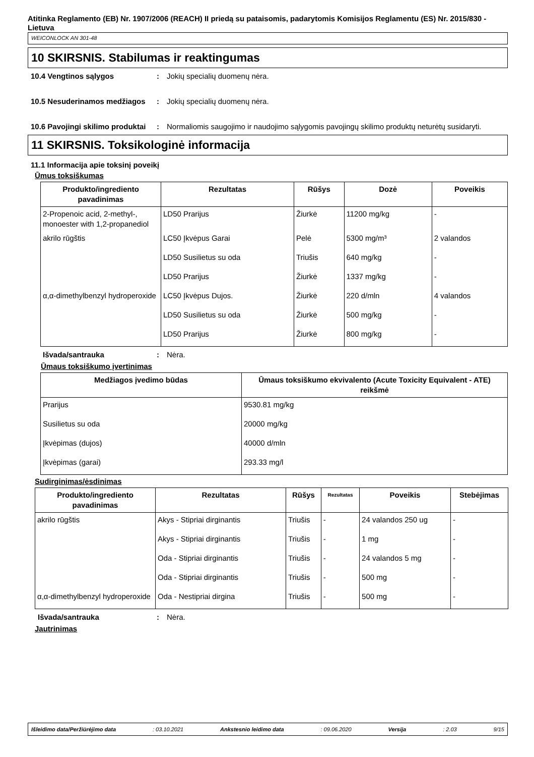Atitinka Reglamento (EB) Nr. 1907/2006 (REACH) II priedą su pataisomis, padarytomis Komisijos Reglamentu (ES) Nr. 2015/830 - Lietuva
WEICONLOCK AN 301-48
10 SKIRSNIS. Stabilumas ir reaktingumas
10.4 Vengtinos sąlygos : Jokių specialių duomenų nėra.
10.5 Nesuderinamos medžiagos
: Jokių specialių duomenų nėra.
10.6 Pavojingi skilimo produktai
: Normaliomis saugojimo ir naudojimo sąlygomis pavojingų skilimo produktų neturėtų susidaryti.
11 SKIRSNIS. Toksikologinė informacija
11.1 Informacija apie toksinį poveikį
Ūmus toksiškumas
| Produkto/ingrediento pavadinimas | Rezultatas | Rūšys | Dozė | Poveikis |
| --- | --- | --- | --- | --- |
| 2-Propenoic acid, 2-methyl-, monoester with 1,2-propanediol | LD50 Prarijus | Žiurkė | 11200 mg/kg | - |
| akrilo rūgštis | LC50 Įkvėpus Garai | Pelė | 5300 mg/m³ | 2 valandos |
| | LD50 Susilietus su oda | Triušis | 640 mg/kg | - |
| | LD50 Prarijus | Žiurkė | 1337 mg/kg | - |
| α,α-dimethylbenzyl hydroperoxide | LC50 Įkvėpus Dujos. | Žiurkė | 220 d/mln | 4 valandos |
| | LD50 Susilietus su oda | Žiurkė | 500 mg/kg | - |
| | LD50 Prarijus | Žiurkė | 800 mg/kg | - |
Išvada/santrauka : Nėra.
Ūmaus toksiškumo įvertinimas
| Medžiagos įvedimo būdas | Ūmaus toksiškumo ekvivalento (Acute Toxicity Equivalent - ATE) reikšmė |
| --- | --- |
| Prarijus | 9530.81 mg/kg |
| Susilietus su oda | 20000 mg/kg |
| Įkvėpimas (dujos) | 40000 d/mln |
| Įkvėpimas (garai) | 293.33 mg/l |
Sudirginimas/ėsdinimas
| Produkto/ingrediento pavadinimas | Rezultatas | Rūšys | Rezultatas | Poveikis | Stebėjimas |
| --- | --- | --- | --- | --- | --- |
| akrilo rūgštis | Akys - Stipriai dirginantis | Triušis | - | 24 valandos 250 ug | - |
| | Akys - Stipriai dirginantis | Triušis | - | 1 mg | - |
| | Oda - Stipriai dirginantis | Triušis | - | 24 valandos 5 mg | - |
| | Oda - Stipriai dirginantis | Triušis | - | 500 mg | - |
| α,α-dimethylbenzyl hydroperoxide | Oda - Nestipriai dirgina | Triušis | - | 500 mg | - |
Išvada/santrauka : Nėra.
Jautrinimas
Išleidimo data/Peržiūrėjimo data: 03.10.2021 Ankstesnio leidimo data: 09.06.2020 Versija: 2.03 9/15